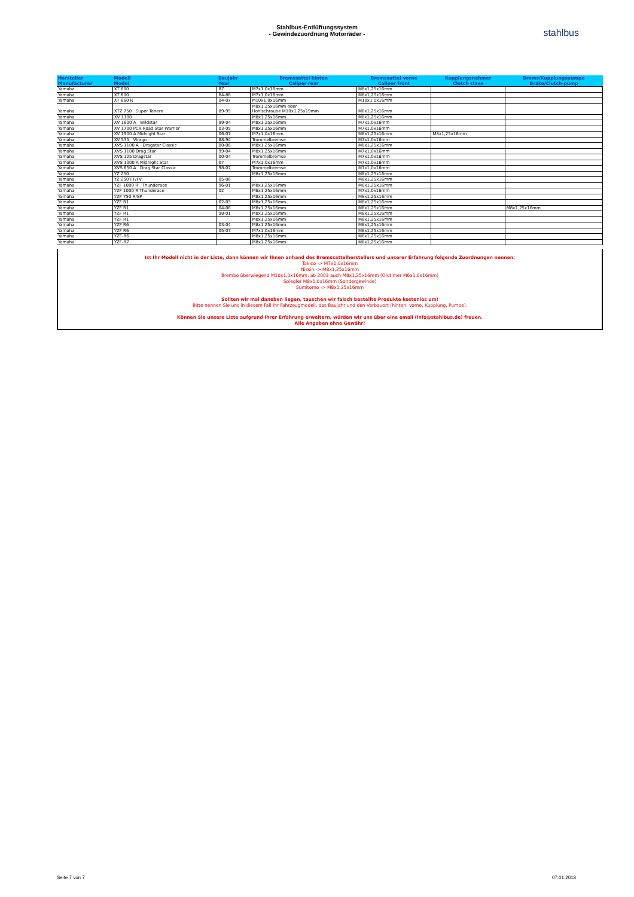Stahlbus-Entlüftungssystem
- Gewindezuordnung Motorräder -
stahlbus
| Hersteller Manufacturer | Modell Model | Baujahr Year | Bremssattel hinten Caliper rear | Bremssattel vorne Caliper front | Kupplungsnehmer Clutch slave | Brems/Kupplungspumpe Brake/Clutch-pump |
| --- | --- | --- | --- | --- | --- | --- |
| Yamaha | XT 600 | 87 | M7x1,0x16mm | M8x1,25x16mm | | |
| Yamaha | XT 600 | 84-86 | M7x1,0x16mm | M8x1,25x16mm | | |
| Yamaha | XT 660 R | 04-07 | M10x1,0x16mm | M10x1,0x16mm | | |
| Yamaha | XTZ 750 Super Tenere | 89-95 | M8x1,25x16mm oder Hohlschraube M10x1,25x19mm | M8x1,25x16mm | | |
| Yamaha | XV 1100 | | M8x1,25x16mm | M8x1,25x16mm | | |
| Yamaha | XV 1600 A Wildstar | 99-04 | M8x1,25x16mm | M7x1,0x16mm | | |
| Yamaha | XV 1700 PCR Road Star Warrior | 03-05 | M8x1,25x16mm | M7x1,0x16mm | | |
| Yamaha | XV 1900 A Midnight Star | 06-07 | M7x1,0x16mm | M8x1,25x16mm | M8x1,25x16mm | |
| Yamaha | XV 535 Virago | 88-94 | Trommelbremse | M7x1,0x16mm | | |
| Yamaha | XVS 1100 A Dragstar Classic | 00-06 | M8x1,25x16mm | M8x1,25x16mm | | |
| Yamaha | XVS 1100 Drag Star | 99-04 | M8x1,25x16mm | M7x1,0x16mm | | |
| Yamaha | XVS 125 Dragstar | 00-04 | Trommelbremse | M7x1,0x16mm | | |
| Yamaha | XVS 1300 A Midnight Star | 07 | M7x1,0x16mm | M7x1,0x16mm | | |
| Yamaha | XVS 650 A Drag Star Classic | 98-07 | Trommelbremse | M7x1,0x16mm | | |
| Yamaha | YZ 250 | | M8x1,25x16mm | M8x1,25x16mm | | |
| Yamaha | YZ 250 FT/FV | 05-06 | | M8x1,25x16mm | | |
| Yamaha | YZF 1000 R Thunderace | 96-01 | M8x1,25x16mm | M8x1,25x16mm | | |
| Yamaha | YZF 1000 R Thunderace | 02 | M8x1,25x16mm | M7x1,0x16mm | | |
| Yamaha | YZF 750 R/SP | | M8x1,25x16mm | M8x1,25x16mm | | |
| Yamaha | YZF R1 | 02-03 | M8x1,25x16mm | M8x1,25x16mm | | |
| Yamaha | YZF R1 | 04-06 | M8x1,25x16mm | M8x1,25x16mm | | M8x1,25x16mm |
| Yamaha | YZF R1 | 98-01 | M8x1,25x16mm | M8x1,25x16mm | | |
| Yamaha | YZF R1 | | M8x1,25x16mm | M8x1,25x16mm | | |
| Yamaha | YZF R6 | 03-04 | M8x1,25x16mm | M8x1,25x16mm | | |
| Yamaha | YZF R6 | 05-07 | M7x1,0x16mm | M8x1,25x16mm | | |
| Yamaha | YZF-R6 | | M8x1,25x16mm | M8x1,25x16mm | | |
| Yamaha | YZF-R7 | | M8x1,25x16mm | M8x1,25x16mm | | |
Ist Ihr Modell nicht in der Liste, dann können wir Ihnen anhand des Bremssattelherstellers und unserer Erfahrung folgende Zuordnungen nennen:
Tokico -> M7x1,0x16mm
Nissin -> M8x1,25x16mm
Brembo überwiegend M10x1,0x16mm, ab 2003 auch M8x1,25x16mm (Oldtimer M6x1,0x16mm)
Spiegler M8x1,0x16mm (Sondergewinde)
Sumitomo -> M8x1,25x16mm
Sollten wir mal daneben liegen, tauschen wir falsch bestellte Produkte kostenlos um!
Bitte nennen Sie uns in diesem Fall Ihr Fahrzeugmodell, das Baujahr und den Verbauort (hinten, vorne, Kupplung, Pumpe).
Können Sie unsere Liste aufgrund Ihrer Erfahrung erweitern, würden wir uns über eine email (info@stahlbus.de) freuen.
Alle Angaben ohne Gewähr!
Seite 7 von 7 07.01.2013